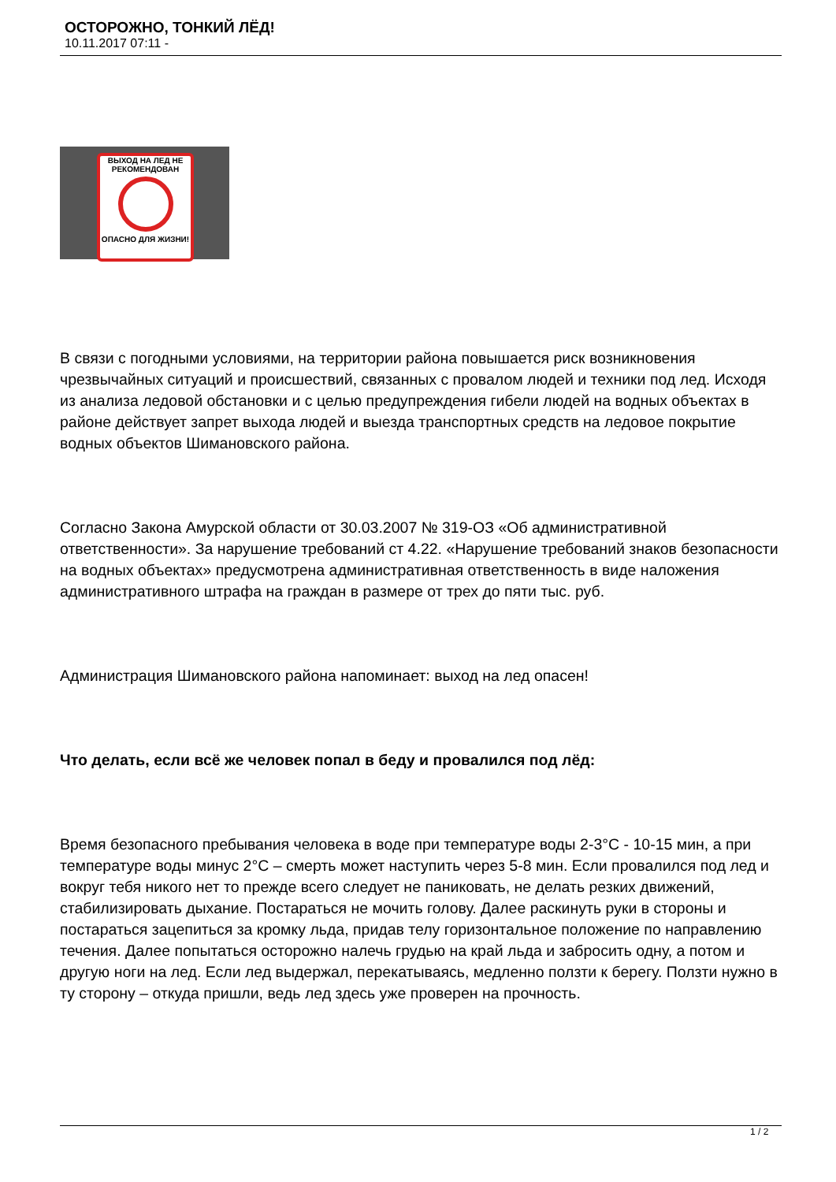ОСТОРОЖНО, ТОНКИЙ ЛЁД!
10.11.2017 07:11 -
ВЫХОД НА ЛЕД НЕ РЕКОМЕНДОВАН
ОПАСНО ДЛЯ ЖИЗНИ!
В связи с погодными условиями, на территории района повышается риск возникновения чрезвычайных ситуаций и происшествий, связанных с провалом людей и техники под лед. Исходя из анализа ледовой обстановки и с целью предупреждения гибели людей на водных объектах в районе действует запрет выхода людей и выезда транспортных средств на ледовое покрытие водных объектов Шимановского района.
Согласно Закона Амурской области от 30.03.2007 № 319-ОЗ «Об административной ответственности». За нарушение требований ст 4.22. «Нарушение требований знаков безопасности на водных объектах» предусмотрена административная ответственность в виде наложения административного штрафа на граждан в размере от трех до пяти тыс. руб.
Администрация Шимановского района напоминает: выход на лед опасен!
Что делать, если всё же человек попал в беду и провалился под лёд:
Время безопасного пребывания человека в воде при температуре воды 2-3°С - 10-15 мин, а при температуре воды минус 2°С – смерть может наступить через 5-8 мин. Если провалился под лед и вокруг тебя никого нет то прежде всего следует не паниковать, не делать резких движений, стабилизировать дыхание. Постараться не мочить голову. Далее раскинуть руки в стороны и постараться зацепиться за кромку льда, придав телу горизонтальное положение по направлению течения. Далее попытаться осторожно налечь грудью на край льда и забросить одну, а потом и другую ноги на лед. Если лед выдержал, перекатываясь, медленно ползти к берегу. Ползти нужно в ту сторону – откуда пришли, ведь лед здесь уже проверен на прочность.
1 / 2